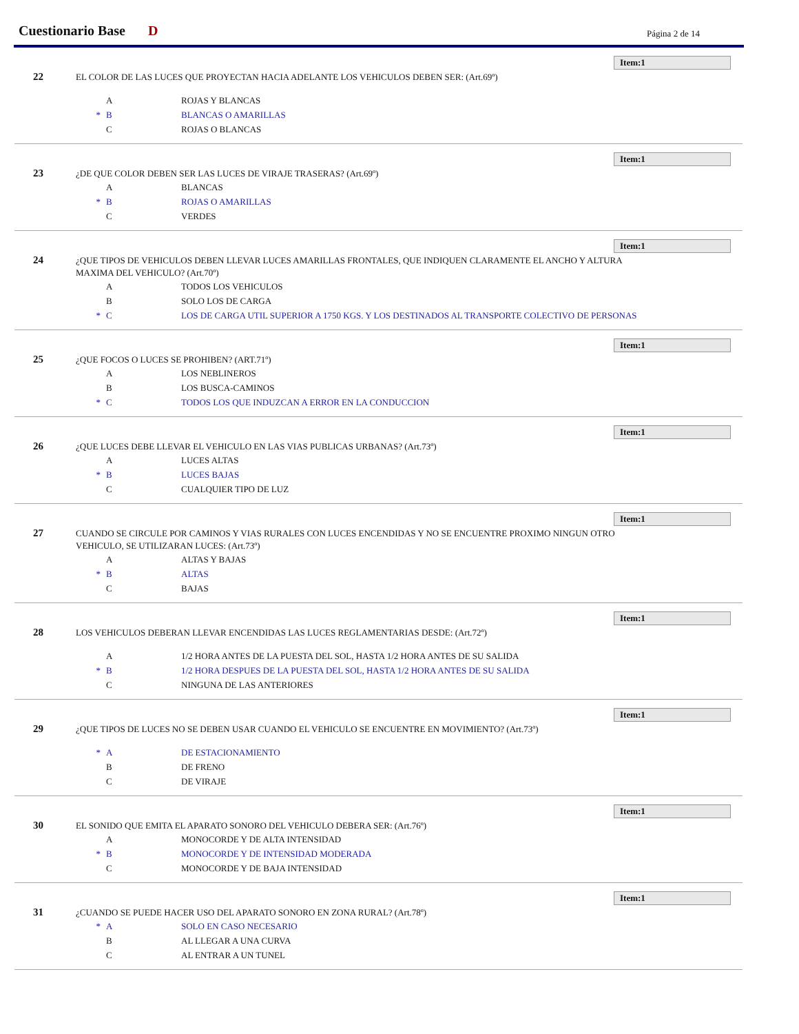Cuestionario Base D Página 2 de 14
Item:1
22
EL COLOR DE LAS LUCES QUE PROYECTAN HACIA ADELANTE LOS VEHICULOS DEBEN SER: (Art.69º)
A ROJAS Y BLANCAS
* B BLANCAS O AMARILLAS
C ROJAS O BLANCAS
Item:1
23
¿DE QUE COLOR DEBEN SER LAS LUCES DE VIRAJE TRASERAS? (Art.69º)
A BLANCAS
* B ROJAS O AMARILLAS
C VERDES
Item:1
24
¿QUE TIPOS DE VEHICULOS DEBEN LLEVAR LUCES AMARILLAS FRONTALES, QUE INDIQUEN CLARAMENTE EL ANCHO Y ALTURA MAXIMA DEL VEHICULO? (Art.70º)
A TODOS LOS VEHICULOS
B SOLO LOS DE CARGA
* C LOS DE CARGA UTIL SUPERIOR A 1750 KGS. Y LOS DESTINADOS AL TRANSPORTE COLECTIVO DE PERSONAS
Item:1
25
¿QUE FOCOS O LUCES SE PROHIBEN? (ART.71º)
A LOS NEBLINEROS
B LOS BUSCA-CAMINOS
* C TODOS LOS QUE INDUZCAN A ERROR EN LA CONDUCCION
Item:1
26
¿QUE LUCES DEBE LLEVAR EL VEHICULO EN LAS VIAS PUBLICAS URBANAS? (Art.73º)
A LUCES ALTAS
* B LUCES BAJAS
C CUALQUIER TIPO DE LUZ
Item:1
27
CUANDO SE CIRCULE POR CAMINOS Y VIAS RURALES CON LUCES ENCENDIDAS Y NO SE ENCUENTRE PROXIMO NINGUN OTRO VEHICULO, SE UTILIZARAN LUCES: (Art.73º)
A ALTAS Y BAJAS
* B ALTAS
C BAJAS
Item:1
28
LOS VEHICULOS DEBERAN LLEVAR ENCENDIDAS LAS LUCES REGLAMENTARIAS DESDE: (Art.72º)
A 1/2 HORA ANTES DE LA PUESTA DEL SOL, HASTA 1/2 HORA ANTES DE SU SALIDA
* B 1/2 HORA DESPUES DE LA PUESTA DEL SOL, HASTA 1/2 HORA ANTES DE SU SALIDA
C NINGUNA DE LAS ANTERIORES
Item:1
29
¿QUE TIPOS DE LUCES NO SE DEBEN USAR CUANDO EL VEHICULO SE ENCUENTRE EN MOVIMIENTO? (Art.73º)
* A DE ESTACIONAMIENTO
B DE FRENO
C DE VIRAJE
Item:1
30
EL SONIDO QUE EMITA EL APARATO SONORO DEL VEHICULO DEBERA SER: (Art.76º)
A MONOCORDE Y DE ALTA INTENSIDAD
* B MONOCORDE Y DE INTENSIDAD MODERADA
C MONOCORDE Y DE BAJA INTENSIDAD
Item:1
31
¿CUANDO SE PUEDE HACER USO DEL APARATO SONORO EN ZONA RURAL? (Art.78º)
* A SOLO EN CASO NECESARIO
B AL LLEGAR A UNA CURVA
C AL ENTRAR A UN TUNEL